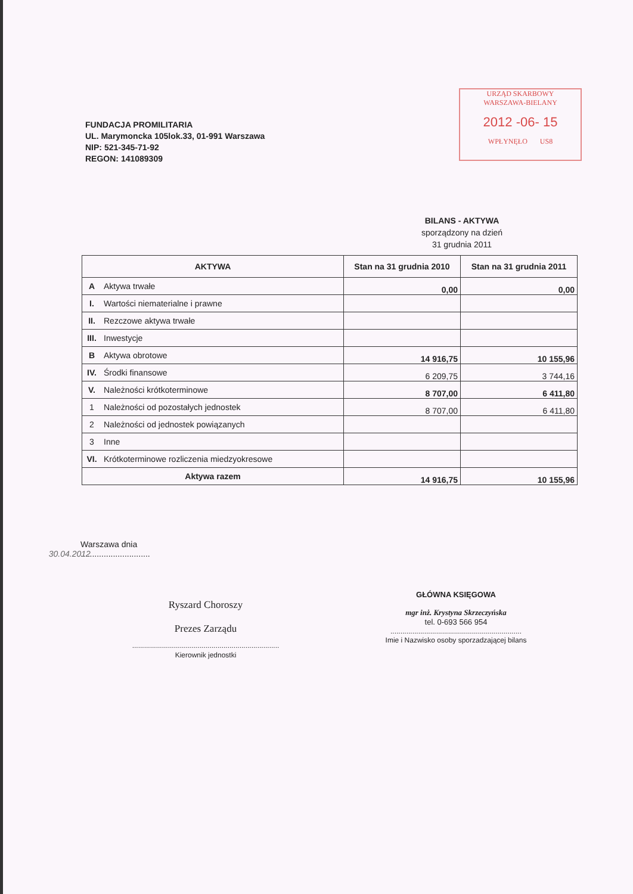URZĄD SKARBOWY
WARSZAWA-BIELANY
2012 -06- 15
WPŁYNĘŁO US8
FUNDACJA PROMILITARIA
UL. Marymoncka 105lok.33, 01-991 Warszawa
NIP: 521-345-71-92
REGON: 141089309
BILANS - AKTYWA
sporządzony na dzień
31 grudnia 2011
| AKTYWA | | Stan na 31 grudnia 2010 | Stan na 31 grudnia 2011 |
| --- | --- | --- | --- |
| A | Aktywa trwałe | 0,00 | 0,00 |
| I. | Wartości niematerialne i prawne | | |
| II. | Rezczowe aktywa trwałe | | |
| III. | Inwestycje | | |
| B | Aktywa obrotowe | 14 916,75 | 10 155,96 |
| IV. | Środki finansowe | 6 209,75 | 3 744,16 |
| V. | Należności krótkoterminowe | 8 707,00 | 6 411,80 |
| 1 | Należności od pozostałych jednostek | 8 707,00 | 6 411,80 |
| 2 | Należności od jednostek powiązanych | | |
| 3 | Inne | | |
| VI. | Krótkoterminowe rozliczenia miedzyokresowe | | |
| Aktywa razem | | 14 916,75 | 10 155,96 |
Warszawa dnia ..............................30.04.2012
Ryszard Choroszy
Prezes Zarządu
..........................................................................
Kierownik jednostki
GŁÓWNA KSIĘGOWA
mgr inż. Krystyna Skrzeczyńska
tel. 0-693 566 954
..................................................................
Imie i Nazwisko osoby sporzadzającej bilans